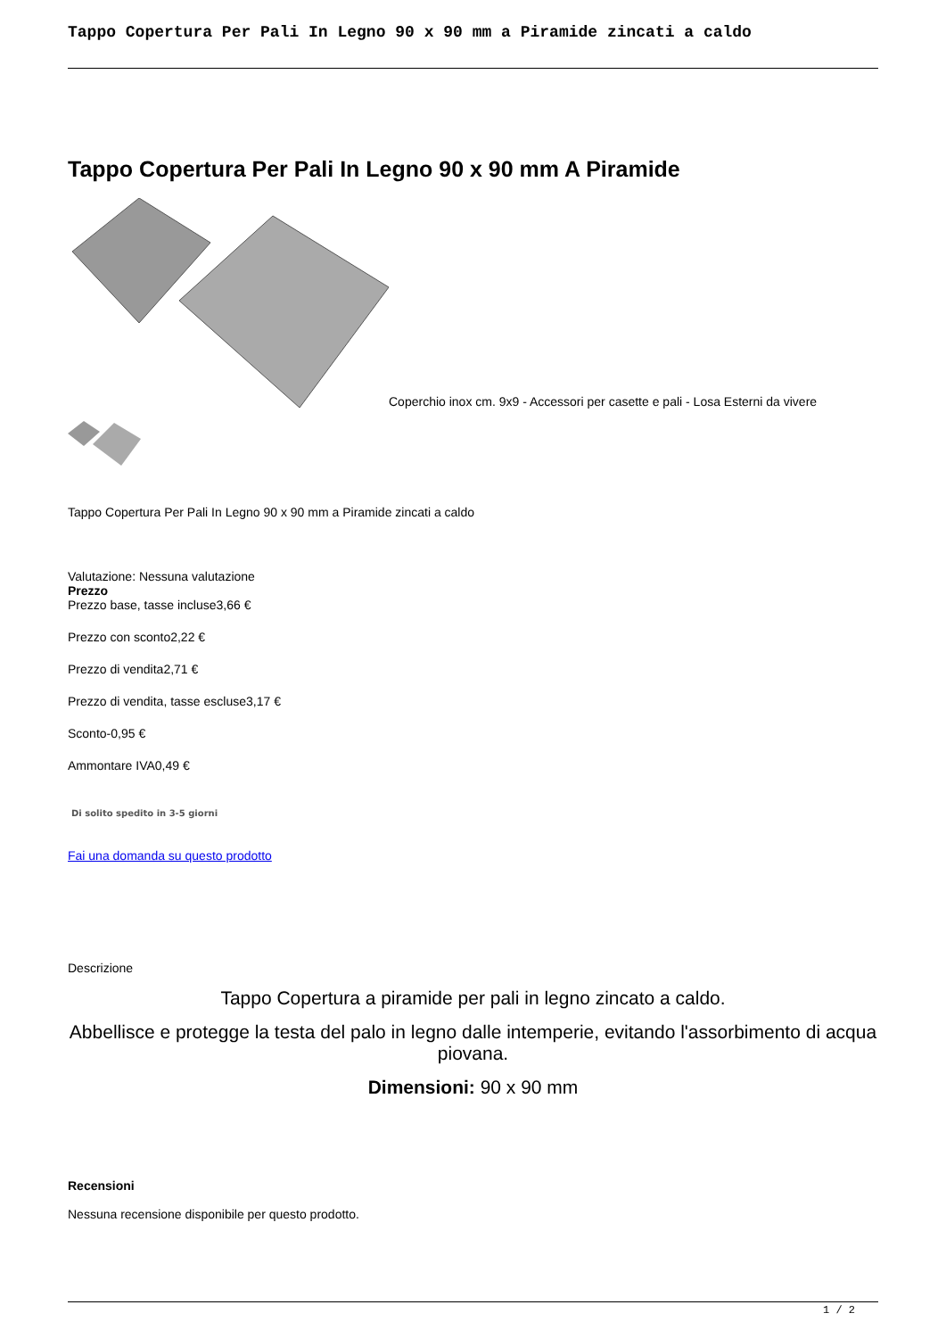Tappo Copertura Per Pali In Legno 90 x 90 mm a Piramide zincati a caldo
Tappo Copertura Per Pali In Legno 90 x 90 mm A Piramide
Coperchio inox cm. 9x9 - Accessori per casette e pali - Losa Esterni da vivere
Tappo Copertura Per Pali In Legno 90 x 90 mm a Piramide zincati a caldo
Valutazione: Nessuna valutazione
Prezzo
Prezzo base, tasse incluse3,66 €
Prezzo con sconto2,22 €
Prezzo di vendita2,71 €
Prezzo di vendita, tasse escluse3,17 €
Sconto-0,95 €
Ammontare IVA0,49 €
Di solito spedito in 3-5 giorni
Fai una domanda su questo prodotto
Descrizione
Tappo Copertura a piramide per pali in legno zincato a caldo.
Abbellisce e protegge la testa del palo in legno dalle intemperie, evitando l'assorbimento di acqua piovana.
Dimensioni: 90 x 90 mm
Recensioni
Nessuna recensione disponibile per questo prodotto.
1 / 2